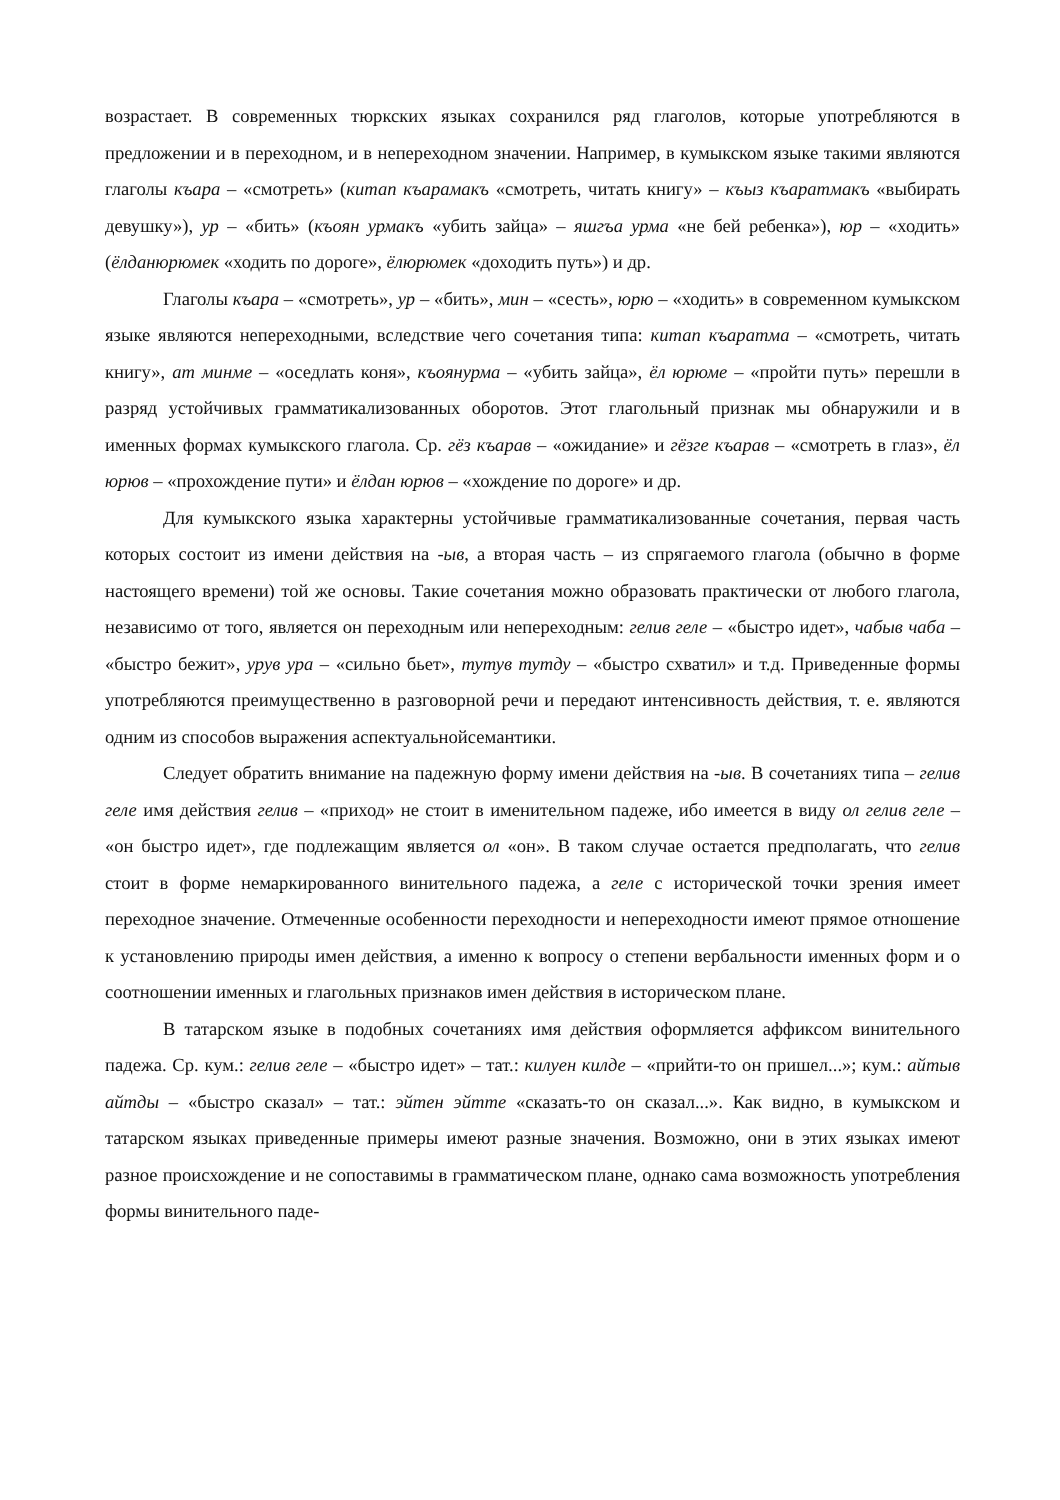возрастает. В современных тюркских языках сохранился ряд глаголов, которые употребляются в предложении и в переходном, и в непереходном значении. Например, в кумыкском языке такими являются глаголы къара – «смотреть» (китап къарамакъ «смотреть, читать книгу» – къыз къаратмакъ «выбирать девушку»), ур – «бить» (къоян урмакъ «убить зайца» – яшгъа урма «не бей ребенка»), юр – «ходить» (ёлданюрюмек «ходить по дороге», ёлюрюмек «доходить путь») и др.
Глаголы къара – «смотреть», ур – «бить», мин – «сесть», юрю – «ходить» в современном кумыкском языке являются непереходными, вследствие чего сочетания типа: китап къаратма – «смотреть, читать книгу», ат минме – «оседлать коня», къоянурма – «убить зайца», ёл юрюме – «пройти путь» перешли в разряд устойчивых грамматикализованных оборотов. Этот глагольный признак мы обнаружили и в именных формах кумыкского глагола. Ср. гёз къарав – «ожидание» и гёзге къарав – «смотреть в глаз», ёл юрюв – «прохождение пути» и ёлдан юрюв – «хождение по дороге» и др.
Для кумыкского языка характерны устойчивые грамматикализованные сочетания, первая часть которых состоит из имени действия на -ыв, а вторая часть – из спрягаемого глагола (обычно в форме настоящего времени) той же основы. Такие сочетания можно образовать практически от любого глагола, независимо от того, является он переходным или непереходным: гелив геле – «быстро идет», чабыв чаба – «быстро бежит», урув ура – «сильно бьет», тутув тутду – «быстро схватил» и т.д. Приведенные формы употребляются преимущественно в разговорной речи и передают интенсивность действия, т. е. являются одним из способов выражения аспектуальнойсемантики.
Следует обратить внимание на падежную форму имени действия на -ыв. В сочетаниях типа – гелив геле имя действия гелив – «приход» не стоит в именительном падеже, ибо имеется в виду ол гелив геле – «он быстро идет», где подлежащим является ол «он». В таком случае остается предполагать, что гелив стоит в форме немаркированного винительного падежа, а геле с исторической точки зрения имеет переходное значение. Отмеченные особенности переходности и непереходности имеют прямое отношение к установлению природы имен действия, а именно к вопросу о степени вербальности именных форм и о соотношении именных и глагольных признаков имен действия в историческом плане.
В татарском языке в подобных сочетаниях имя действия оформляется аффиксом винительного падежа. Ср. кум.: гелив геле – «быстро идет» – тат.: килуен килде – «прийти-то он пришел...»; кум.: айтыв айтды – «быстро сказал» – тат.: эйтен эйтте «сказать-то он сказал...». Как видно, в кумыкском и татарском языках приведенные примеры имеют разные значения. Возможно, они в этих языках имеют разное происхождение и не сопоставимы в грамматическом плане, однако сама возможность употребления формы винительного паде-